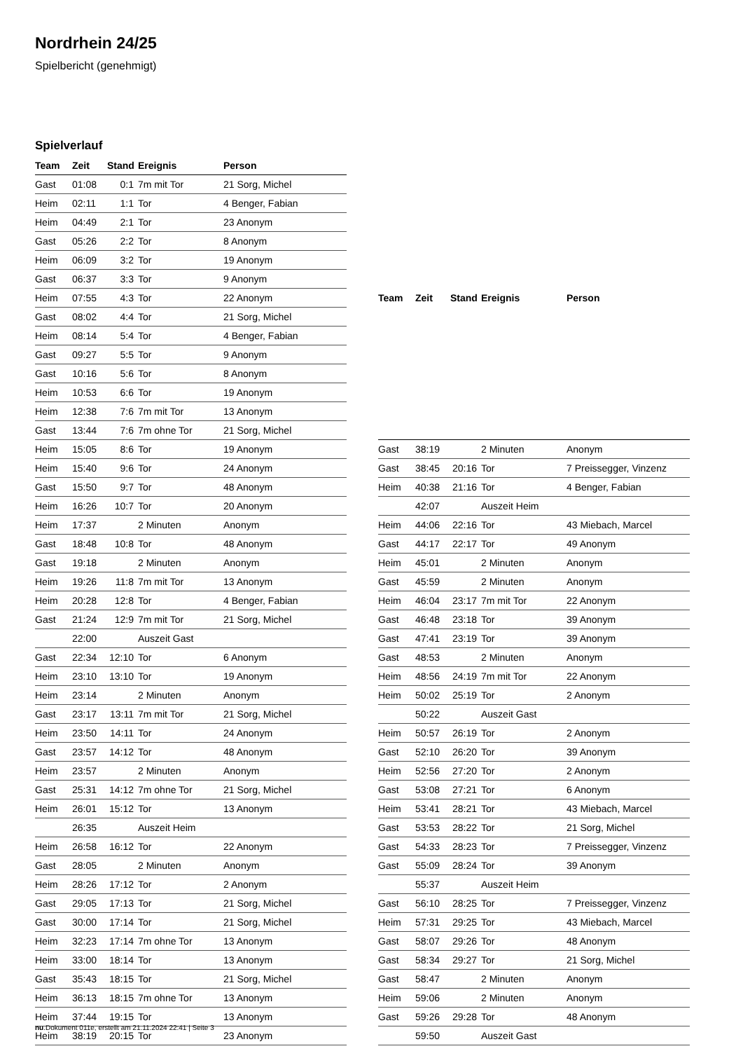Nordrhein 24/25
Spielbericht (genehmigt)
Spielverlauf
| Team | Zeit | Stand | Ereignis | Person |
| --- | --- | --- | --- | --- |
| Gast | 01:08 | 0:1 | 7m mit Tor | 21 Sorg, Michel |
| Heim | 02:11 | 1:1 | Tor | 4 Benger, Fabian |
| Heim | 04:49 | 2:1 | Tor | 23 Anonym |
| Gast | 05:26 | 2:2 | Tor | 8 Anonym |
| Heim | 06:09 | 3:2 | Tor | 19 Anonym |
| Gast | 06:37 | 3:3 | Tor | 9 Anonym |
| Heim | 07:55 | 4:3 | Tor | 22 Anonym |
| Gast | 08:02 | 4:4 | Tor | 21 Sorg, Michel |
| Heim | 08:14 | 5:4 | Tor | 4 Benger, Fabian |
| Gast | 09:27 | 5:5 | Tor | 9 Anonym |
| Gast | 10:16 | 5:6 | Tor | 8 Anonym |
| Heim | 10:53 | 6:6 | Tor | 19 Anonym |
| Heim | 12:38 | 7:6 | 7m mit Tor | 13 Anonym |
| Gast | 13:44 | 7:6 | 7m ohne Tor | 21 Sorg, Michel |
| Heim | 15:05 | 8:6 | Tor | 19 Anonym |
| Heim | 15:40 | 9:6 | Tor | 24 Anonym |
| Gast | 15:50 | 9:7 | Tor | 48 Anonym |
| Heim | 16:26 | 10:7 | Tor | 20 Anonym |
| Heim | 17:37 | | 2 Minuten | Anonym |
| Gast | 18:48 | 10:8 | Tor | 48 Anonym |
| Gast | 19:18 | | 2 Minuten | Anonym |
| Heim | 19:26 | 11:8 | 7m mit Tor | 13 Anonym |
| Heim | 20:28 | 12:8 | Tor | 4 Benger, Fabian |
| Gast | 21:24 | 12:9 | 7m mit Tor | 21 Sorg, Michel |
| | 22:00 | | Auszeit Gast | |
| Gast | 22:34 | 12:10 | Tor | 6 Anonym |
| Heim | 23:10 | 13:10 | Tor | 19 Anonym |
| Heim | 23:14 | | 2 Minuten | Anonym |
| Gast | 23:17 | 13:11 | 7m mit Tor | 21 Sorg, Michel |
| Heim | 23:50 | 14:11 | Tor | 24 Anonym |
| Gast | 23:57 | 14:12 | Tor | 48 Anonym |
| Heim | 23:57 | | 2 Minuten | Anonym |
| Gast | 25:31 | 14:12 | 7m ohne Tor | 21 Sorg, Michel |
| Heim | 26:01 | 15:12 | Tor | 13 Anonym |
| | 26:35 | | Auszeit Heim | |
| Heim | 26:58 | 16:12 | Tor | 22 Anonym |
| Gast | 28:05 | | 2 Minuten | Anonym |
| Heim | 28:26 | 17:12 | Tor | 2 Anonym |
| Gast | 29:05 | 17:13 | Tor | 21 Sorg, Michel |
| Gast | 30:00 | 17:14 | Tor | 21 Sorg, Michel |
| Heim | 32:23 | 17:14 | 7m ohne Tor | 13 Anonym |
| Heim | 33:00 | 18:14 | Tor | 13 Anonym |
| Gast | 35:43 | 18:15 | Tor | 21 Sorg, Michel |
| Heim | 36:13 | 18:15 | 7m ohne Tor | 13 Anonym |
| Heim | 37:44 | 19:15 | Tor | 13 Anonym |
| Heim | 38:19 | 20:15 | Tor | 23 Anonym |
| Team | Zeit | Stand | Ereignis | Person |
| --- | --- | --- | --- | --- |
| Gast | 38:19 | | 2 Minuten | Anonym |
| Gast | 38:45 | 20:16 | Tor | 7 Preissegger, Vinzenz |
| Heim | 40:38 | 21:16 | Tor | 4 Benger, Fabian |
| | 42:07 | | Auszeit Heim | |
| Heim | 44:06 | 22:16 | Tor | 43 Miebach, Marcel |
| Gast | 44:17 | 22:17 | Tor | 49 Anonym |
| Heim | 45:01 | | 2 Minuten | Anonym |
| Gast | 45:59 | | 2 Minuten | Anonym |
| Heim | 46:04 | 23:17 | 7m mit Tor | 22 Anonym |
| Gast | 46:48 | 23:18 | Tor | 39 Anonym |
| Gast | 47:41 | 23:19 | Tor | 39 Anonym |
| Gast | 48:53 | | 2 Minuten | Anonym |
| Heim | 48:56 | 24:19 | 7m mit Tor | 22 Anonym |
| Heim | 50:02 | 25:19 | Tor | 2 Anonym |
| | 50:22 | | Auszeit Gast | |
| Heim | 50:57 | 26:19 | Tor | 2 Anonym |
| Gast | 52:10 | 26:20 | Tor | 39 Anonym |
| Heim | 52:56 | 27:20 | Tor | 2 Anonym |
| Gast | 53:08 | 27:21 | Tor | 6 Anonym |
| Heim | 53:41 | 28:21 | Tor | 43 Miebach, Marcel |
| Gast | 53:53 | 28:22 | Tor | 21 Sorg, Michel |
| Gast | 54:33 | 28:23 | Tor | 7 Preissegger, Vinzenz |
| Gast | 55:09 | 28:24 | Tor | 39 Anonym |
| | 55:37 | | Auszeit Heim | |
| Gast | 56:10 | 28:25 | Tor | 7 Preissegger, Vinzenz |
| Heim | 57:31 | 29:25 | Tor | 43 Miebach, Marcel |
| Gast | 58:07 | 29:26 | Tor | 48 Anonym |
| Gast | 58:34 | 29:27 | Tor | 21 Sorg, Michel |
| Gast | 58:47 | | 2 Minuten | Anonym |
| Heim | 59:06 | | 2 Minuten | Anonym |
| Gast | 59:26 | 29:28 | Tor | 48 Anonym |
| | 59:50 | | Auszeit Gast | |
nu.Dokument 011e, erstellt am 21.11.2024 22:41 | Seite 3